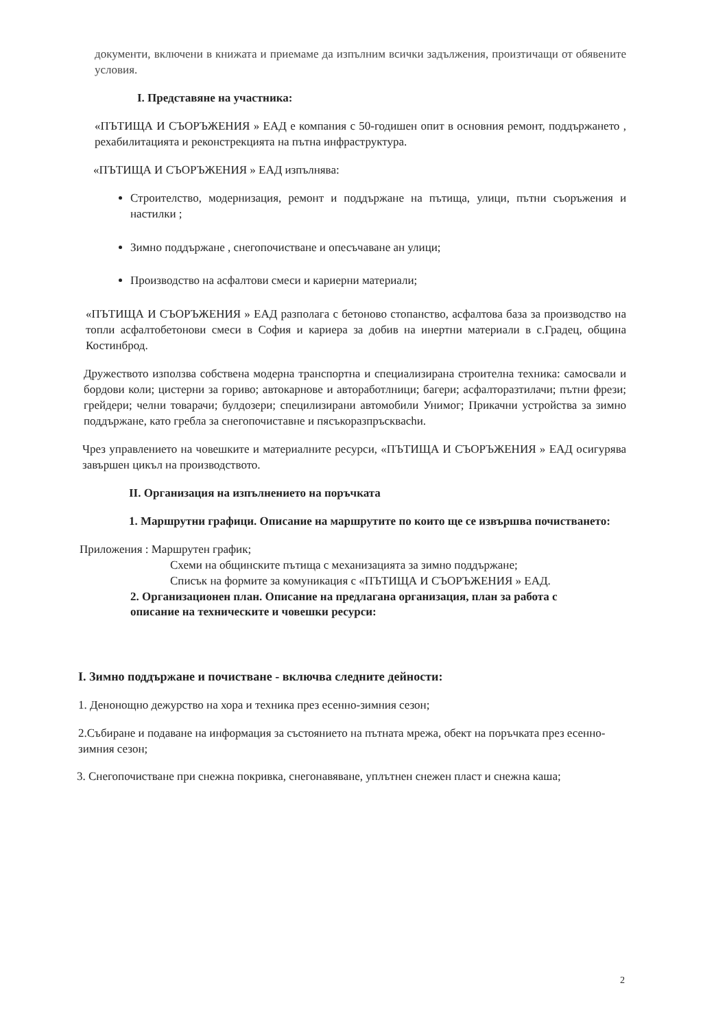документи, включени в книжата и приемаме да изпълним всички задължения, произтичащи от обявените условия.
I. Представяне на участника:
«ПЪТИЩА И СЪОРЪЖЕНИЯ » ЕАД е компания с 50-годишен опит в основния ремонт, поддържането , рехабилитацията и реконстрекцията на пътна инфраструктура.
«ПЪТИЩА И СЪОРЪЖЕНИЯ » ЕАД изпълнява:
Строителство, модернизация, ремонт и поддържане на пътища, улици, пътни съоръжения и настилки ;
Зимно поддържане , снегопочистване и опесъчаване ан улици;
Производство на асфалтови смеси и кариерни материали;
«ПЪТИЩА И СЪОРЪЖЕНИЯ » ЕАД разполага с бетоново стопанство, асфалтова база за производство на топли асфалтобетонови смеси в София и кариера за добив на инертни материали в с.Градец, община Костинброд.
Дружеството използва собствена модерна транспортна и специализирана строителна техника: самосвали и бордови коли; цистерни за гориво; автокарнове и автоработлници; багери; асфалторазтилачи; пътни фрези; грейдери; челни товарачи; булдозери; специлизирани автомобили Унимог; Прикачни устройства за зимно поддържане, като гребла за снегопочиставне и пясъкоразпръскваchи.
Чрез управлението на човешките и материалните ресурси, «ПЪТИЩА И СЪОРЪЖЕНИЯ » ЕАД осигурява завършен цикъл на производството.
II. Организация на изпълнението на поръчката
1. Маршрутни графици. Описание на маршрутите по които ще се извършва почистването:
Приложения : Маршрутен график;
Схеми на общинските пътища с механизацията за зимно поддържане;
Списък на формите за комуникация с «ПЪТИЩА И СЪОРЪЖЕНИЯ » ЕАД.
2. Организационен план. Описание на предлагана организация, план за работа с описание на техническите и човешки ресурси:
I. Зимно поддържане и почистване - включва следните дейности:
1. Денонощно дежурство на хора и техника през есенно-зимния сезон;
2.Събиране и подаване на информация за състоянието на пътната мрежа, обект на поръчката през есенно-зимния сезон;
3. Снегопочистване при снежна покривка, снегонавяване, уплътнен снежен пласт и снежна каша;
2